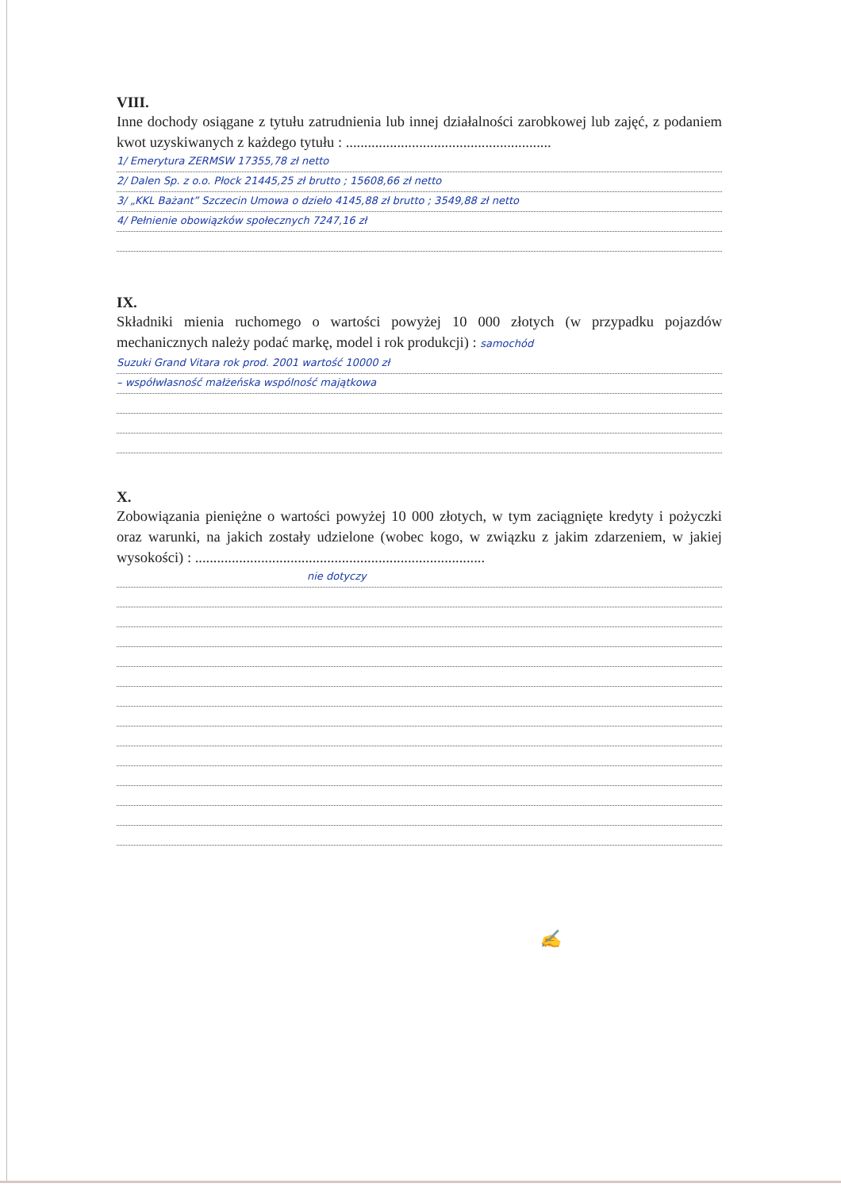VIII.
Inne dochody osiągane z tytułu zatrudnienia lub innej działalności zarobkowej lub zajęć, z podaniem kwot uzyskiwanych z każdego tytułu : ........................................................
1/ Emerytura ZERMSW 17355,78 zł netto
2/ Dalen Sp. z o.o. Płock 21445,25 zł brutto ; 15608,66 zł netto
3/ „KKL Bażant” Szczecin Umowa o dzieło 4145,88 zł brutto ; 3549,88 zł netto
4/ Pełnienie obowiązków społecznych 7247,16 zł
IX.
Składniki mienia ruchomego o wartości powyżej 10 000 złotych (w przypadku pojazdów mechanicznych należy podać markę, model i rok produkcji) : samochód
Suzuki Grand Vitara rok prod. 2001 wartość 10000 zł
– współwłasność małżeńska wspólność majątkowa
X.
Zobowiązania pieniężne o wartości powyżej 10 000 złotych, w tym zaciągnięte kredyty i pożyczki oraz warunki, na jakich zostały udzielone (wobec kogo, w związku z jakim zdarzeniem, w jakiej wysokości) : ...............................................................................
nie dotyczy
✍